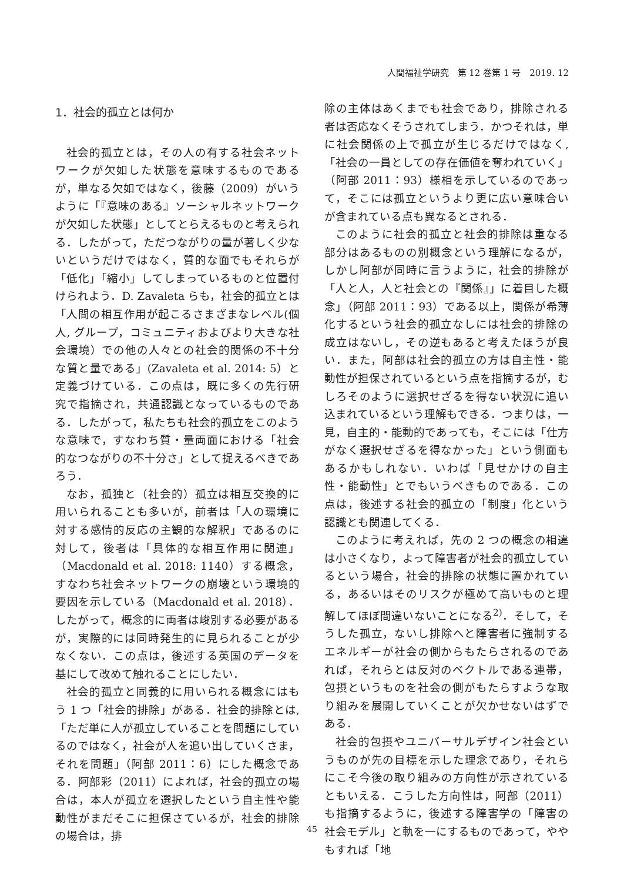人間福祉学研究　第 12 巻第 1 号　2019. 12
1．社会的孤立とは何か
社会的孤立とは，その人の有する社会ネットワークが欠如した状態を意味するものであるが，単なる欠如ではなく，後藤（2009）がいうように「『意味のある』ソーシャルネットワークが欠如した状態」としてとらえるものと考えられる．したがって，ただつながりの量が著しく少ないというだけではなく，質的な面でもそれらが「低化」「縮小」してしまっているものと位置付けられよう．D. Zavaleta らも，社会的孤立とは「人間の相互作用が起こるさまざまなレベル(個人, グループ，コミュニティおよびより大きな社会環境）での他の人々との社会的関係の不十分な質と量である」(Zavaleta et al. 2014: 5）と定義づけている．この点は，既に多くの先行研究で指摘され，共通認識となっているものである．したがって，私たちも社会的孤立をこのような意味で，すなわち質・量両面における「社会的なつながりの不十分さ」として捉えるべきであろう．
なお，孤独と（社会的）孤立は相互交換的に用いられることも多いが，前者は「人の環境に対する感情的反応の主観的な解釈」であるのに対して，後者は「具体的な相互作用に関連」（Macdonald et al. 2018: 1140）する概念，すなわち社会ネットワークの崩壊という環境的要因を示している（Macdonald et al. 2018）．したがって，概念的に両者は峻別する必要があるが，実際的には同時発生的に見られることが少なくない．この点は，後述する英国のデータを基にして改めて触れることにしたい．
社会的孤立と同義的に用いられる概念にはもう 1 つ「社会的排除」がある．社会的排除とは,「ただ単に人が孤立していることを問題にしているのではなく，社会が人を追い出していくさま，それを問題」（阿部 2011：6）にした概念である．阿部彩（2011）によれば，社会的孤立の場合は，本人が孤立を選択したという自主性や能動性がまだそこに担保さているが，社会的排除の場合は，排
除の主体はあくまでも社会であり，排除される者は否応なくそうされてしまう．かつそれは，単に社会関係の上で孤立が生じるだけではなく,「社会の一員としての存在価値を奪われていく」（阿部 2011：93）様相を示しているのであって，そこには孤立というより更に広い意味合いが含まれている点も異なるとされる．
このように社会的孤立と社会的排除は重なる部分はあるものの別概念という理解になるが，しかし阿部が同時に言うように，社会的排除が「人と人，人と社会との『関係』」に着目した概念」（阿部 2011：93）である以上，関係が希薄化するという社会的孤立なしには社会的排除の成立はないし，その逆もあると考えたほうが良い．また，阿部は社会的孤立の方は自主性・能動性が担保されているという点を指摘するが，むしろそのように選択せざるを得ない状況に追い込まれているという理解もできる．つまりは，一見，自主的・能動的であっても，そこには「仕方がなく選択せざるを得なかった」という側面もあるかもしれない．いわば「見せかけの自主性・能動性」とでもいうべきものである．この点は，後述する社会的孤立の「制度」化という認識とも関連してくる．
このように考えれば，先の 2 つの概念の相違は小さくなり，よって障害者が社会的孤立しているという場合，社会的排除の状態に置かれている，あるいはそのリスクが極めて高いものと理解してほぼ間違いないことになる<sup>2)</sup>．そして，そうした孤立，ないし排除へと障害者に強制するエネルギーが社会の側からもたらされるのであれば，それらとは反対のベクトルである連帯，包摂というものを社会の側がもたらすような取り組みを展開していくことが欠かせないはずである．
社会的包摂やユニバーサルデザイン社会というものが先の目標を示した理念であり，それらにこそ今後の取り組みの方向性が示されているともいえる．こうした方向性は，阿部（2011）も指摘するように，後述する障害学の「障害の社会モデル」と軌を一にするものであって，ややもすれば「地
45